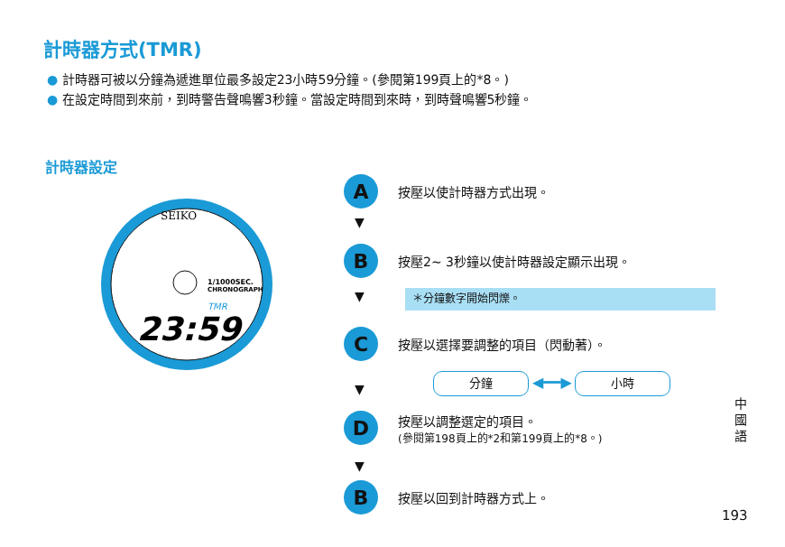計時器方式(TMR)
● 計時器可被以分鐘為遞進單位最多設定23小時59分鐘。(參閱第199頁上的*8。)
● 在設定時間到來前，到時警告聲鳴響3秒鐘。當設定時間到來時，到時聲鳴響5秒鐘。
計時器設定
SEIKO
1/1000SEC.
CHRONOGRAPH
TMR
23:59
A
按壓以使計時器方式出現。
▼
B
按壓2~ 3秒鐘以使計時器設定顯示出現。
▼ ＊分鐘數字開始閃爍。
C
按壓以選擇要調整的項目（閃動著）。
分鐘 ◀━━▶ 小時
▼
D
按壓以調整選定的項目。
(參閱第198頁上的*2和第199頁上的*8。)
▼
B
按壓以回到計時器方式上。
中國語
193